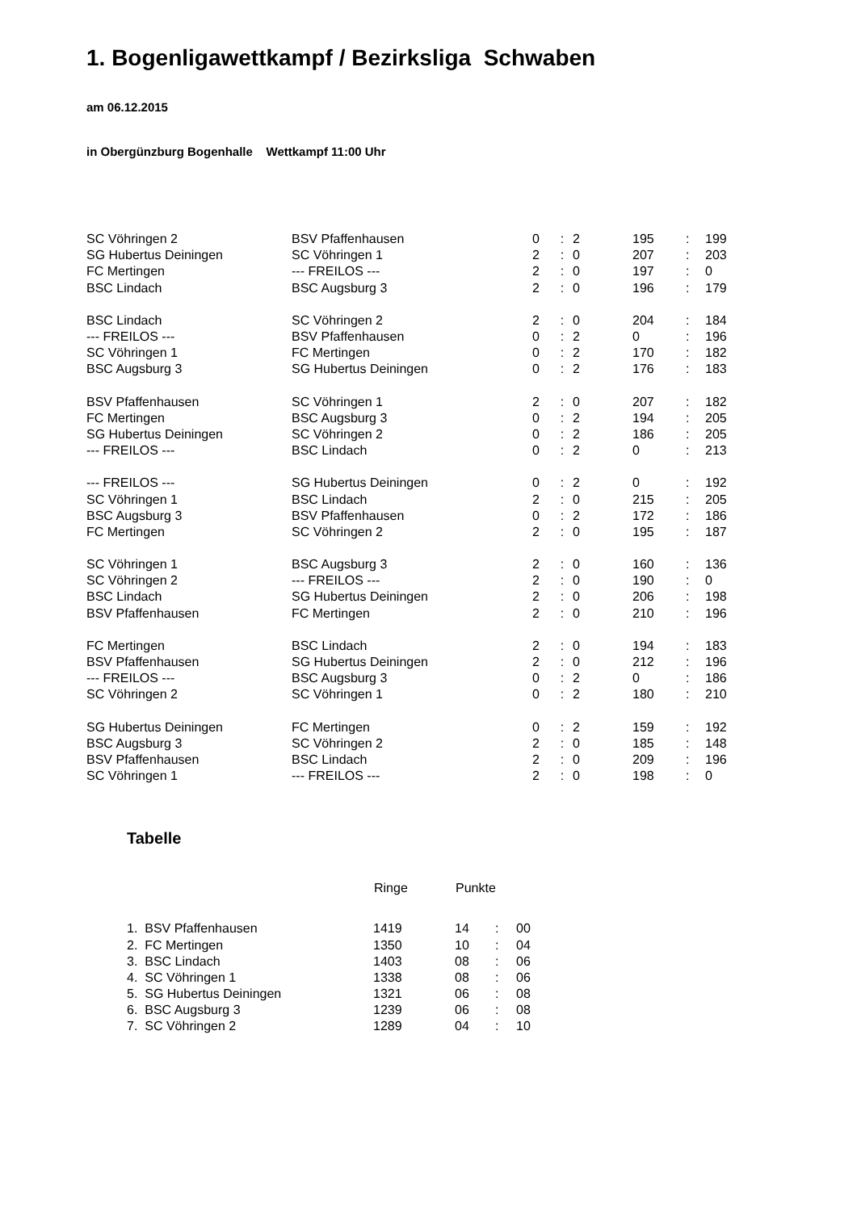1. Bogenligawettkampf / Bezirksliga Schwaben
am 06.12.2015
in Obergünzburg Bogenhalle Wettkampf 11:00 Uhr
| SC Vöhringen 2 | BSV Pfaffenhausen | 0 | : | 2 | | 195 | : | 199 |
| SG Hubertus Deiningen | SC Vöhringen 1 | 2 | : | 0 | | 207 | : | 203 |
| FC Mertingen | --- FREILOS --- | 2 | : | 0 | | 197 | : | 0 |
| BSC Lindach | BSC Augsburg 3 | 2 | : | 0 | | 196 | : | 179 |
| BSC Lindach | SC Vöhringen 2 | 2 | : | 0 | | 204 | : | 184 |
| --- FREILOS --- | BSV Pfaffenhausen | 0 | : | 2 | | 0 | : | 196 |
| SC Vöhringen 1 | FC Mertingen | 0 | : | 2 | | 170 | : | 182 |
| BSC Augsburg 3 | SG Hubertus Deiningen | 0 | : | 2 | | 176 | : | 183 |
| BSV Pfaffenhausen | SC Vöhringen 1 | 2 | : | 0 | | 207 | : | 182 |
| FC Mertingen | BSC Augsburg 3 | 0 | : | 2 | | 194 | : | 205 |
| SG Hubertus Deiningen | SC Vöhringen 2 | 0 | : | 2 | | 186 | : | 205 |
| --- FREILOS --- | BSC Lindach | 0 | : | 2 | | 0 | : | 213 |
| --- FREILOS --- | SG Hubertus Deiningen | 0 | : | 2 | | 0 | : | 192 |
| SC Vöhringen 1 | BSC Lindach | 2 | : | 0 | | 215 | : | 205 |
| BSC Augsburg 3 | BSV Pfaffenhausen | 0 | : | 2 | | 172 | : | 186 |
| FC Mertingen | SC Vöhringen 2 | 2 | : | 0 | | 195 | : | 187 |
| SC Vöhringen 1 | BSC Augsburg 3 | 2 | : | 0 | | 160 | : | 136 |
| SC Vöhringen 2 | --- FREILOS --- | 2 | : | 0 | | 190 | : | 0 |
| BSC Lindach | SG Hubertus Deiningen | 2 | : | 0 | | 206 | : | 198 |
| BSV Pfaffenhausen | FC Mertingen | 2 | : | 0 | | 210 | : | 196 |
| FC Mertingen | BSC Lindach | 2 | : | 0 | | 194 | : | 183 |
| BSV Pfaffenhausen | SG Hubertus Deiningen | 2 | : | 0 | | 212 | : | 196 |
| --- FREILOS --- | BSC Augsburg 3 | 0 | : | 2 | | 0 | : | 186 |
| SC Vöhringen 2 | SC Vöhringen 1 | 0 | : | 2 | | 180 | : | 210 |
| SG Hubertus Deiningen | FC Mertingen | 0 | : | 2 | | 159 | : | 192 |
| BSC Augsburg 3 | SC Vöhringen 2 | 2 | : | 0 | | 185 | : | 148 |
| BSV Pfaffenhausen | BSC Lindach | 2 | : | 0 | | 209 | : | 196 |
| SC Vöhringen 1 | --- FREILOS --- | 2 | : | 0 | | 198 | : | 0 |
Tabelle
| | Ringe | Punkte | | |
| --- | --- | --- | --- | --- |
| 1. BSV Pfaffenhausen | 1419 | 14 | : | 00 |
| 2. FC Mertingen | 1350 | 10 | : | 04 |
| 3. BSC Lindach | 1403 | 08 | : | 06 |
| 4. SC Vöhringen 1 | 1338 | 08 | : | 06 |
| 5. SG Hubertus Deiningen | 1321 | 06 | : | 08 |
| 6. BSC Augsburg 3 | 1239 | 06 | : | 08 |
| 7. SC Vöhringen 2 | 1289 | 04 | : | 10 |